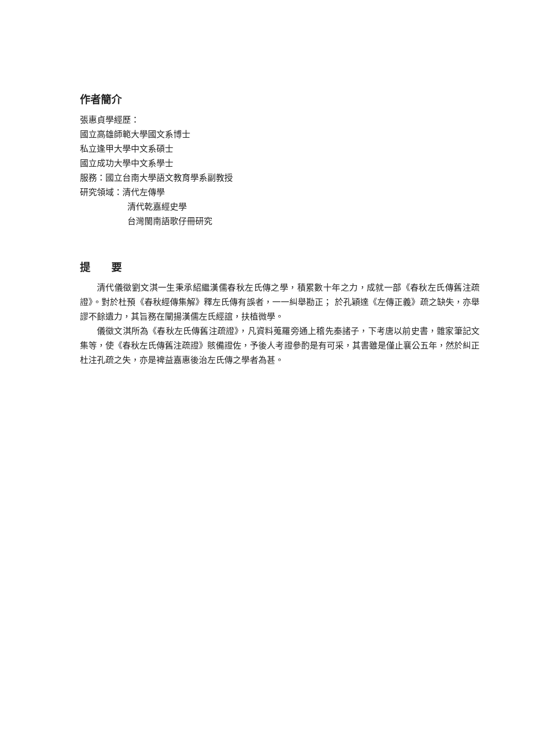作者簡介
張惠貞學經歷：
國立高雄師範大學國文系博士
私立逢甲大學中文系碩士
國立成功大學中文系學士
服務：國立台南大學語文教育學系副教授
研究領域：清代左傳學
清代乾嘉經史學
台灣閩南語歌仔冊研究
提　　要
清代儀徵劉文淇一生秉承紹繼漢儒春秋左氏傳之學，積累數十年之力，成就一部《春秋左氏傳舊注疏證》。對於杜預《春秋經傳集解》釋左氏傳有誤者，一一糾舉勘正； 於孔穎達《左傳正義》疏之缺失，亦舉謬不餘遺力，其旨務在闡揚漢儒左氏經誼，扶植微學。
儀徵文淇所為《春秋左氏傳舊注疏證》，凡資料蒐羅旁通上稽先秦諸子，下考唐以前史書，雜家筆記文集等，使《春秋左氏傳舊注疏證》賅備證佐，予後人考證參酌是有可采，其書雖是僅止襄公五年，然於糾正杜注孔疏之失，亦是裨益嘉惠後治左氏傳之學者為甚。